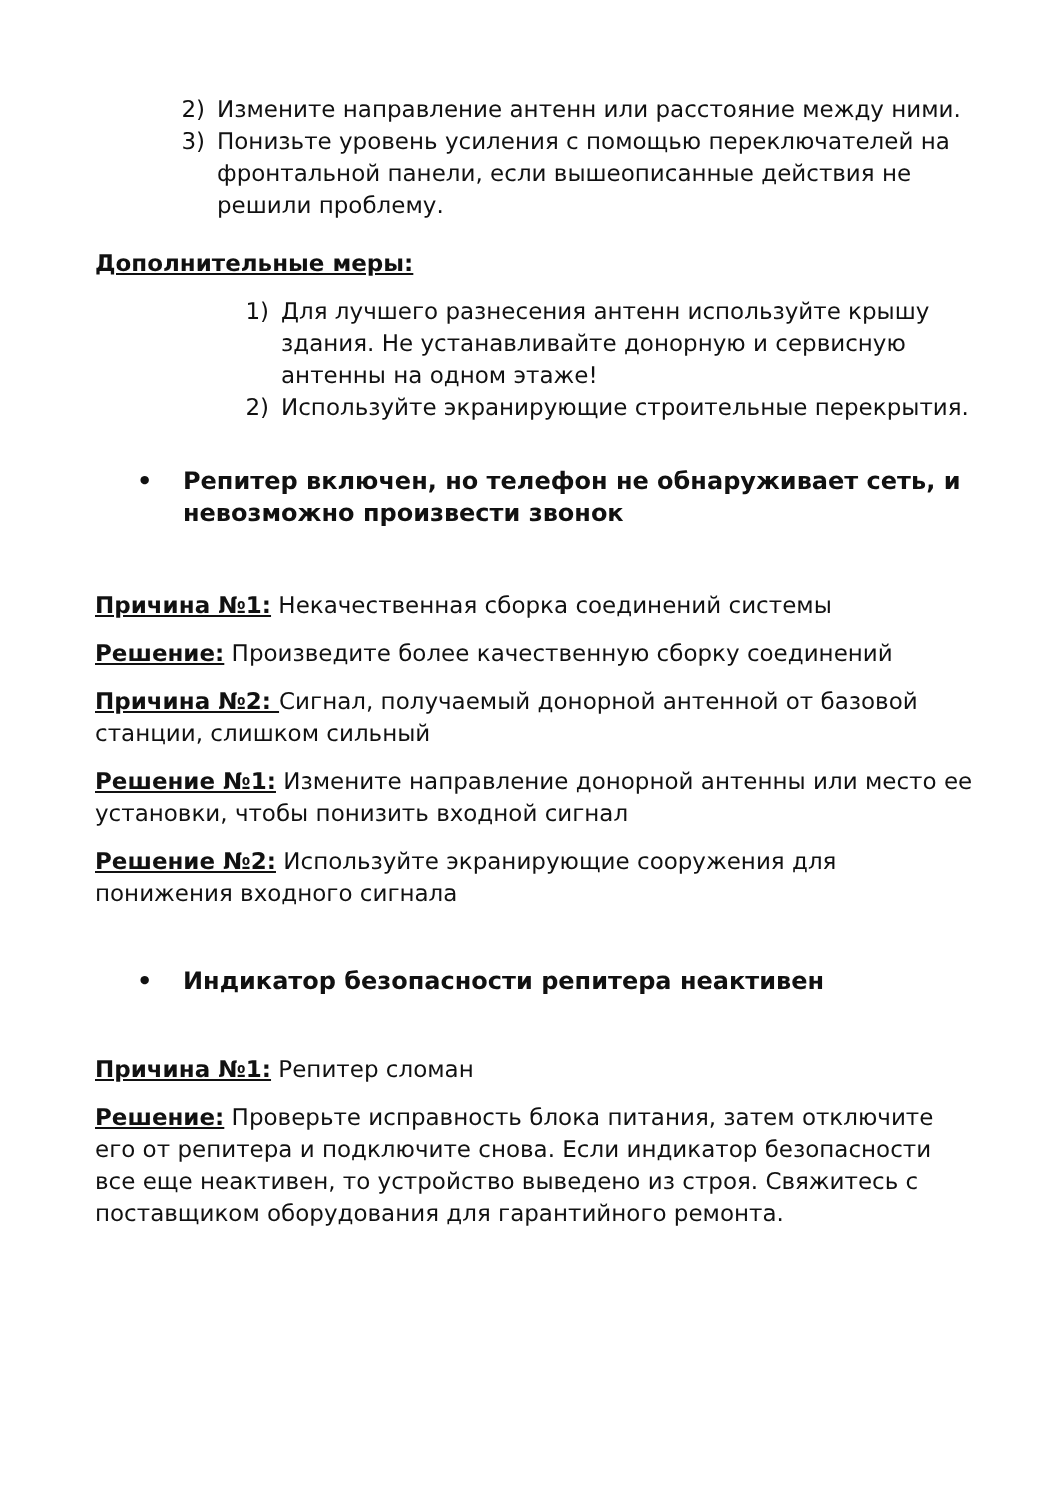2) Измените направление антенн или расстояние между ними.
3) Понизьте уровень усиления с помощью переключателей на фронтальной панели, если вышеописанные действия не решили проблему.
Дополнительные меры:
1) Для лучшего разнесения антенн используйте крышу здания. Не устанавливайте донорную и сервисную антенны на одном этаже!
2) Используйте экранирующие строительные перекрытия.
• Репитер включен, но телефон не обнаруживает сеть, и невозможно произвести звонок
Причина №1: Некачественная сборка соединений системы
Решение: Произведите более качественную сборку соединений
Причина №2: Сигнал, получаемый донорной антенной от базовой станции, слишком сильный
Решение №1: Измените направление донорной антенны или место ее установки, чтобы понизить входной сигнал
Решение №2: Используйте экранирующие сооружения для понижения входного сигнала
• Индикатор безопасности репитера неактивен
Причина №1: Репитер сломан
Решение: Проверьте исправность блока питания, затем отключите его от репитера и подключите снова. Если индикатор безопасности все еще неактивен, то устройство выведено из строя. Свяжитесь с поставщиком оборудования для гарантийного ремонта.